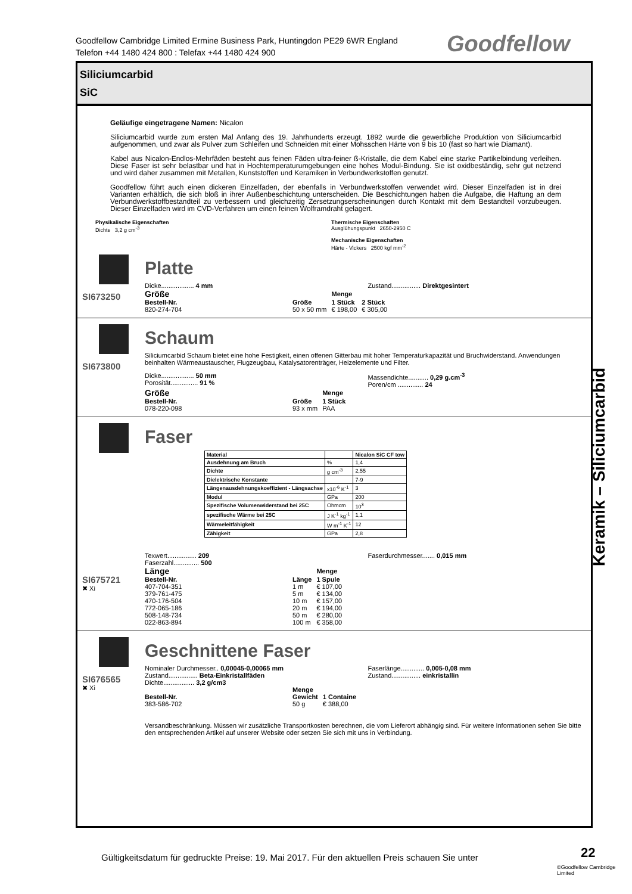Goodfellow Cambridge Limited Ermine Business Park, Huntingdon PE29 6WR England
Telefon +44 1480 424 800 : Telefax +44 1480 424 900
Goodfellow
Siliciumcarbid
SiC
Geläufige eingetragene Namen: Nicalon
Siliciumcarbid wurde zum ersten Mal Anfang des 19. Jahrhunderts erzeugt. 1892 wurde die gewerbliche Produktion von Siliciumcarbid aufgenommen, und zwar als Pulver zum Schleifen und Schneiden mit einer Mohsschen Härte von 9 bis 10 (fast so hart wie Diamant).
Kabel aus Nicalon-Endlos-Mehrfäden besteht aus feinen Fäden ultra-feiner ß-Kristalle, die dem Kabel eine starke Partikelbindung verleihen. Diese Faser ist sehr belastbar und hat in Hochtemperaturumgebungen eine hohes Modul-Bindung. Sie ist oxidbeständig, sehr gut netzend und wird daher zusammen mit Metallen, Kunststoffen und Keramiken in Verbundwerkstoffen genutzt.
Goodfellow führt auch einen dickeren Einzelfaden, der ebenfalls in Verbundwerkstoffen verwendet wird. Dieser Einzelfaden ist in drei Varianten erhältlich, die sich bloß in ihrer Außenbeschichtung unterscheiden. Die Beschichtungen haben die Aufgabe, die Haftung an dem Verbundwerkstoffbestandteil zu verbessern und gleichzeitig Zersetzungserscheinungen durch Kontakt mit dem Bestandteil vorzubeugen. Dieser Einzelfaden wird im CVD-Verfahren um einen feinen Wolframdraht gelagert.
Physikalische Eigenschaften
Dichte 3,2 g cm<sup>-3</sup>
Thermische Eigenschaften
Ausglühungspunkt 2650-2950 C
Mechanische Eigenschaften
Härte - Vickers 2500 kgf mm<sup>-2</sup>
SI673250
Platte
Dicke.................. 4 mm Zustand................ Direktgesintert
| Größe | | Menge | |
| Bestell-Nr. | Größe | 1 Stück | 2 Stück |
| 820-274-704 | 50 x 50 mm | € 198,00 | € 305,00 |
SI673800
Schaum
Siliciumcarbid Schaum bietet eine hohe Festigkeit, einen offenen Gitterbau mit hoher Temperaturkapazität und Bruchwiderstand. Anwendungen beinhalten Wärmeaustauscher, Flugzeugbau, Katalysatorenträger, Heizelemente und Filter.
Dicke.................. 50 mm
Porosität............... 91 %
Massendichte........... 0,29 g.cm<sup>-3</sup>
Poren/cm .............. 24
| Größe | | Menge |
| Bestell-Nr. | Größe | 1 Stück |
| 078-220-098 | 93 x mm | PAA |
SI675721
✖ Xi
Faser
| Material | | Nicalon SiC CF tow |
| Ausdehnung am Bruch | % | 1,4 |
| Dichte | g cm<sup>-3</sup> | 2,55 |
| Dielektrische Konstante | | 7-9 |
| Längenausdehnungskoeffizient - Längsachse | x10<sup>-6</sup> K<sup>-1</sup> | 3 |
| Modul | GPa | 200 |
| Spezifische Volumenwiderstand bei 25C | Ohmcm | 10<sup>3</sup> |
| spezifische Wärme bei 25C | J K<sup>-1</sup> kg<sup>-1</sup> | 1,1 |
| Wärmeleitfähigkeit | W m<sup>-1</sup> K<sup>-1</sup> | 12 |
| Zähigkeit | GPa | 2,8 |
Texwert................ 209
Faserzahl.............. 500
Faserdurchmesser....... 0,015 mm
| Länge | | Menge |
| Bestell-Nr. | Länge | 1 Spule |
| 407-704-351 | 1 m | € 107,00 |
| 379-761-475 | 5 m | € 134,00 |
| 470-176-504 | 10 m | € 157,00 |
| 772-065-186 | 20 m | € 194,00 |
| 508-148-734 | 50 m | € 280,00 |
| 022-863-894 | 100 m | € 358,00 |
SI676565
✖ Xi
Geschnittene Faser
Nominaler Durchmesser.. 0,00045-0,00065 mm
Zustand................ Beta-Einkristallfäden
Dichte................. 3,2 g/cm3
Faserlänge............. 0,005-0,08 mm
Zustand................ einkristallin
| | Menge | |
| Bestell-Nr. | Gewicht | 1 Containe |
| 383-586-702 | 50 g | € 388,00 |
Versandbeschränkung. Müssen wir zusätzliche Transportkosten berechnen, die vom Lieferort abhängig sind. Für weitere Informationen sehen Sie bitte den entsprechenden Artikel auf unserer Website oder setzen Sie sich mit uns in Verbindung.
Keramik – Siliciumcarbid
Gültigkeitsdatum für gedruckte Preise: 19. Mai 2017. Für den aktuellen Preis schauen Sie unter
22
©Goodfellow Cambridge Limited